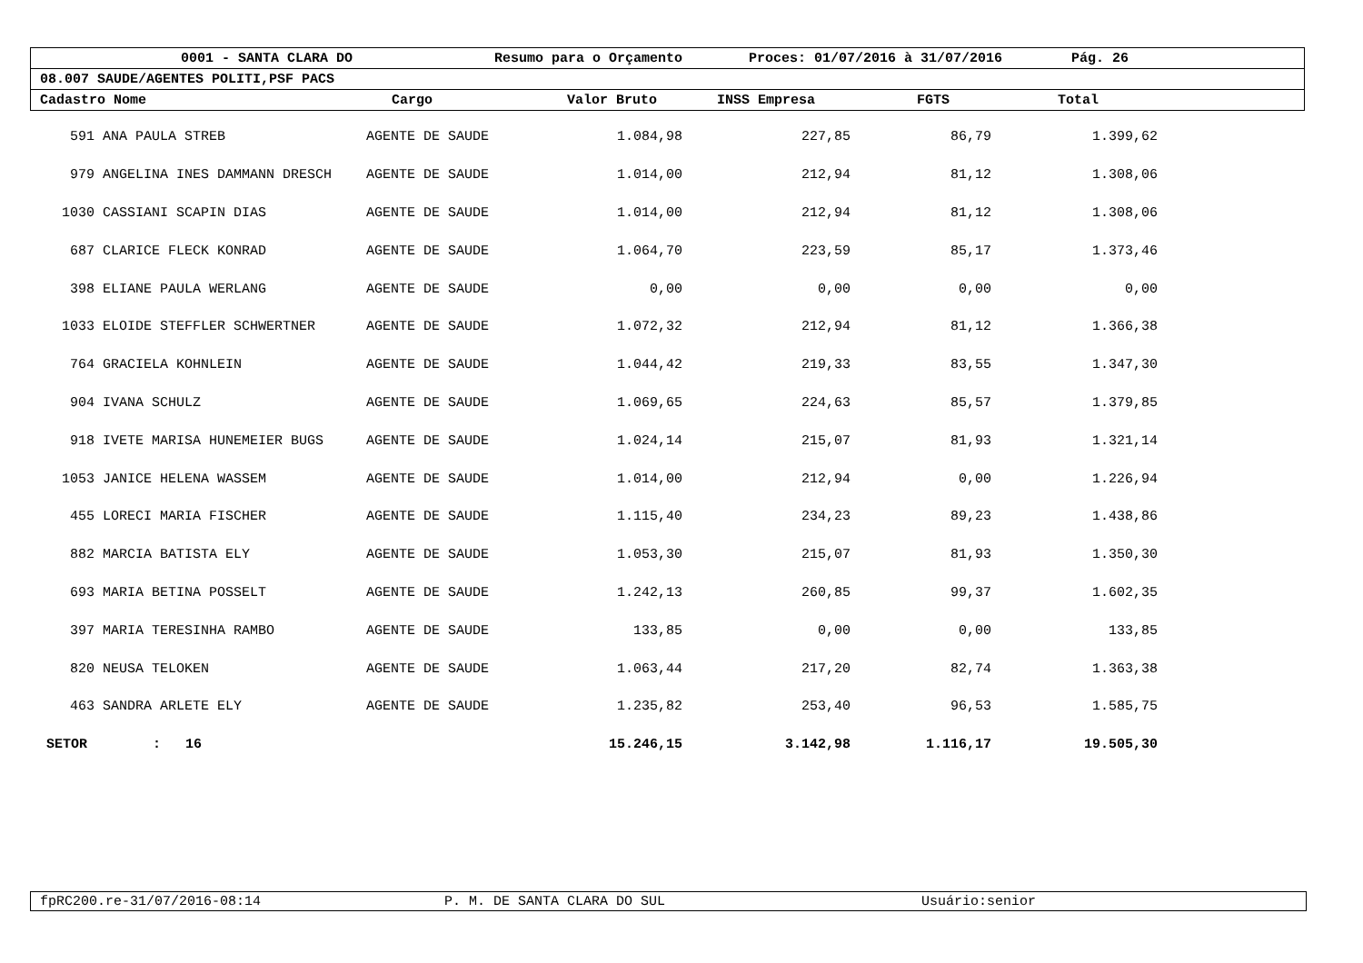0001 - SANTA CLARA DO Resumo para o Orçamento Proces: 01/07/2016 à 31/07/2016 Pág. 26
08.007 SAUDE/AGENTES POLITI,PSF PACS
Cadastro Nome Cargo Valor Bruto INSS Empresa FGTS Total
| 591 | ANA PAULA STREB | AGENTE DE SAUDE | 1.084,98 | 227,85 | 86,79 | 1.399,62 | |
| 979 | ANGELINA INES DAMMANN DRESCH | AGENTE DE SAUDE | 1.014,00 | 212,94 | 81,12 | 1.308,06 | |
| 1030 | CASSIANI SCAPIN DIAS | AGENTE DE SAUDE | 1.014,00 | 212,94 | 81,12 | 1.308,06 | |
| 687 | CLARICE FLECK KONRAD | AGENTE DE SAUDE | 1.064,70 | 223,59 | 85,17 | 1.373,46 | |
| 398 | ELIANE PAULA WERLANG | AGENTE DE SAUDE | 0,00 | 0,00 | 0,00 | 0,00 | |
| 1033 | ELOIDE STEFFLER SCHWERTNER | AGENTE DE SAUDE | 1.072,32 | 212,94 | 81,12 | 1.366,38 | |
| 764 | GRACIELA KOHNLEIN | AGENTE DE SAUDE | 1.044,42 | 219,33 | 83,55 | 1.347,30 | |
| 904 | IVANA SCHULZ | AGENTE DE SAUDE | 1.069,65 | 224,63 | 85,57 | 1.379,85 | |
| 918 | IVETE MARISA HUNEMEIER BUGS | AGENTE DE SAUDE | 1.024,14 | 215,07 | 81,93 | 1.321,14 | |
| 1053 | JANICE HELENA WASSEM | AGENTE DE SAUDE | 1.014,00 | 212,94 | 0,00 | 1.226,94 | |
| 455 | LORECI MARIA FISCHER | AGENTE DE SAUDE | 1.115,40 | 234,23 | 89,23 | 1.438,86 | |
| 882 | MARCIA BATISTA ELY | AGENTE DE SAUDE | 1.053,30 | 215,07 | 81,93 | 1.350,30 | |
| 693 | MARIA BETINA POSSELT | AGENTE DE SAUDE | 1.242,13 | 260,85 | 99,37 | 1.602,35 | |
| 397 | MARIA TERESINHA RAMBO | AGENTE DE SAUDE | 133,85 | 0,00 | 0,00 | 133,85 | |
| 820 | NEUSA TELOKEN | AGENTE DE SAUDE | 1.063,44 | 217,20 | 82,74 | 1.363,38 | |
| 463 | SANDRA ARLETE ELY | AGENTE DE SAUDE | 1.235,82 | 253,40 | 96,53 | 1.585,75 | |
| SETOR : 16 | | | 15.246,15 | 3.142,98 | 1.116,17 | 19.505,30 | |
fpRC200.re-31/07/2016-08:14 P. M. DE SANTA CLARA DO SUL Usuário:senior